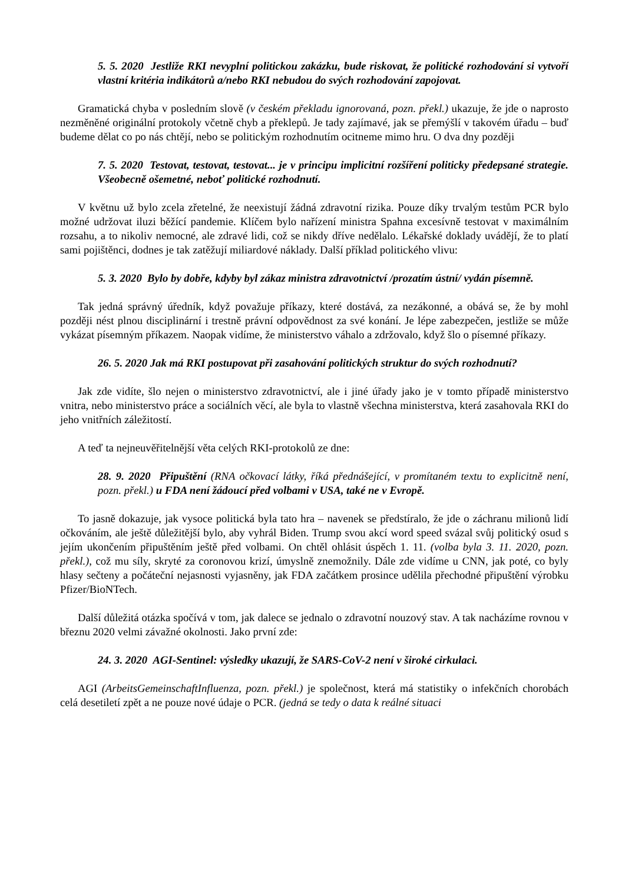5. 5. 2020 Jestliže RKI nevyplní politickou zakázku, bude riskovat, že politické rozhodování si vytvoří vlastní kritéria indikátorů a/nebo RKI nebudou do svých rozhodování zapojovat.
Gramatická chyba v posledním slově (v českém překladu ignorovaná, pozn. překl.) ukazuje, že jde o naprosto nezměněné originální protokoly včetně chyb a překlepů. Je tady zajímavé, jak se přemýšlí v takovém úřadu – buď budeme dělat co po nás chtějí, nebo se politickým rozhodnutím ocitneme mimo hru. O dva dny později
7. 5. 2020 Testovat, testovat, testovat... je v principu implicitní rozšíření politicky předepsané strategie. Všeobecně ošemetné, neboť politické rozhodnutí.
V květnu už bylo zcela zřetelné, že neexistují žádná zdravotní rizika. Pouze díky trvalým testům PCR bylo možné udržovat iluzi běžící pandemie. Klíčem bylo nařízení ministra Spahna excesívně testovat v maximálním rozsahu, a to nikoliv nemocné, ale zdravé lidi, což se nikdy dříve nedělalo. Lékařské doklady uvádějí, že to platí sami pojištěnci, dodnes je tak zatěžují miliardové náklady. Další příklad politického vlivu:
5. 3. 2020 Bylo by dobře, kdyby byl zákaz ministra zdravotnictví /prozatím ústní/ vydán písemně.
Tak jedná správný úředník, když považuje příkazy, které dostává, za nezákonné, a obává se, že by mohl později nést plnou disciplinární i trestně právní odpovědnost za své konání. Je lépe zabezpečen, jestliže se může vykázat písemným příkazem. Naopak vidíme, že ministerstvo váhalo a zdržovalo, když šlo o písemné příkazy.
26. 5. 2020 Jak má RKI postupovat při zasahování politických struktur do svých rozhodnutí?
Jak zde vidíte, šlo nejen o ministerstvo zdravotnictví, ale i jiné úřady jako je v tomto případě ministerstvo vnitra, nebo ministerstvo práce a sociálních věcí, ale byla to vlastně všechna ministerstva, která zasahovala RKI do jeho vnitřních záležitostí.
A teď ta nejneuvěřitelnější věta celých RKI-protokolů ze dne:
28. 9. 2020 Připuštění (RNA očkovací látky, říká přednášející, v promítaném textu to explicitně není, pozn. překl.) u FDA není žádoucí před volbami v USA, také ne v Evropě.
To jasně dokazuje, jak vysoce politická byla tato hra – navenek se předstíralo, že jde o záchranu milionů lidí očkováním, ale ještě důležitější bylo, aby vyhrál Biden. Trump svou akcí word speed svázal svůj politický osud s jejím ukončením připuštěním ještě před volbami. On chtěl ohlásit úspěch 1. 11. (volba byla 3. 11. 2020, pozn. překl.), což mu síly, skryté za coronovou krizí, úmyslně znemožnily. Dále zde vidíme u CNN, jak poté, co byly hlasy sečteny a počáteční nejasnosti vyjasněny, jak FDA začátkem prosince udělila přechodné připuštění výrobku Pfizer/BioNTech.
Další důležitá otázka spočívá v tom, jak dalece se jednalo o zdravotní nouzový stav. A tak nacházíme rovnou v březnu 2020 velmi závažné okolnosti. Jako první zde:
24. 3. 2020 AGI-Sentinel: výsledky ukazují, že SARS-CoV-2 není v široké cirkulaci.
AGI (ArbeitsGemeinschaftInfluenza, pozn. překl.) je společnost, která má statistiky o infekčních chorobách celá desetiletí zpět a ne pouze nové údaje o PCR. (jedná se tedy o data k reálné situaci